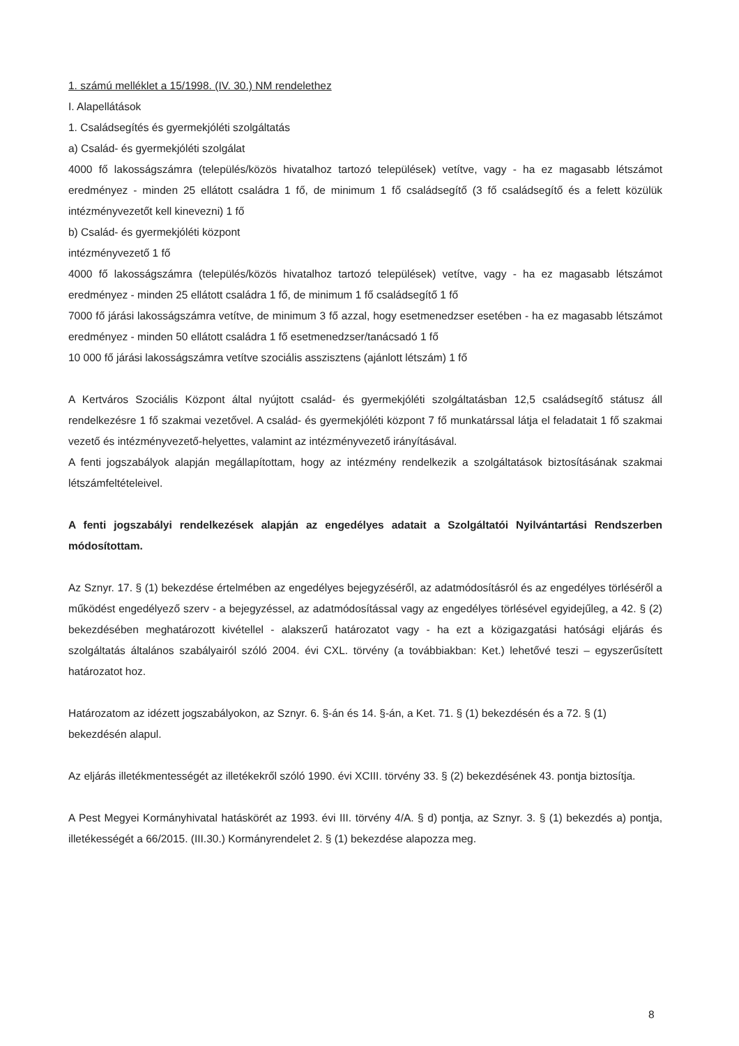1. számú melléklet a 15/1998. (IV. 30.) NM rendelethez
I. Alapellátások
1. Családsegítés és gyermekjóléti szolgáltatás
a) Család- és gyermekjóléti szolgálat
4000 fő lakosságszámra (település/közös hivatalhoz tartozó települések) vetítve, vagy - ha ez magasabb létszámot eredményez - minden 25 ellátott családra 1 fő, de minimum 1 fő családsegítő (3 fő családsegítő és a felett közülük intézményvezetőt kell kinevezni) 1 fő
b) Család- és gyermekjóléti központ
intézményvezető 1 fő
4000 fő lakosságszámra (település/közös hivatalhoz tartozó települések) vetítve, vagy - ha ez magasabb létszámot eredményez - minden 25 ellátott családra 1 fő, de minimum 1 fő családsegítő 1 fő
7000 fő járási lakosságszámra vetítve, de minimum 3 fő azzal, hogy esetmenedzser esetében - ha ez magasabb létszámot eredményez - minden 50 ellátott családra 1 fő esetmenedzser/tanácsadó 1 fő
10 000 fő járási lakosságszámra vetítve szociális asszisztens (ajánlott létszám) 1 fő
A Kertváros Szociális Központ által nyújtott család- és gyermekjóléti szolgáltatásban 12,5 családsegítő státusz áll rendelkezésre 1 fő szakmai vezetővel. A család- és gyermekjóléti központ 7 fő munkatárssal látja el feladatait 1 fő szakmai vezető és intézményvezető-helyettes, valamint az intézményvezető irányításával.
A fenti jogszabályok alapján megállapítottam, hogy az intézmény rendelkezik a szolgáltatások biztosításának szakmai létszámfeltételeivel.
A fenti jogszabályi rendelkezések alapján az engedélyes adatait a Szolgáltatói Nyilvántartási Rendszerben módosítottam.
Az Sznyr. 17. § (1) bekezdése értelmében az engedélyes bejegyzéséről, az adatmódosításról és az engedélyes törléséről a működést engedélyező szerv - a bejegyzéssel, az adatmódosítással vagy az engedélyes törlésével egyidejűleg, a 42. § (2) bekezdésében meghatározott kivétellel - alakszerű határozatot vagy - ha ezt a közigazgatási hatósági eljárás és szolgáltatás általános szabályairól szóló 2004. évi CXL. törvény (a továbbiakban: Ket.) lehetővé teszi – egyszerűsített határozatot hoz.
Határozatom az idézett jogszabályokon, az Sznyr. 6. §-án és 14. §-án, a Ket. 71. § (1) bekezdésén és a 72. § (1) bekezdésén alapul.
Az eljárás illetékmentességét az illetékekről szóló 1990. évi XCIII. törvény 33. § (2) bekezdésének 43. pontja biztosítja.
A Pest Megyei Kormányhivatal hatáskörét az 1993. évi III. törvény 4/A. § d) pontja, az Sznyr. 3. § (1) bekezdés a) pontja, illetékességét a 66/2015. (III.30.) Kormányrendelet 2. § (1) bekezdése alapozza meg.
8